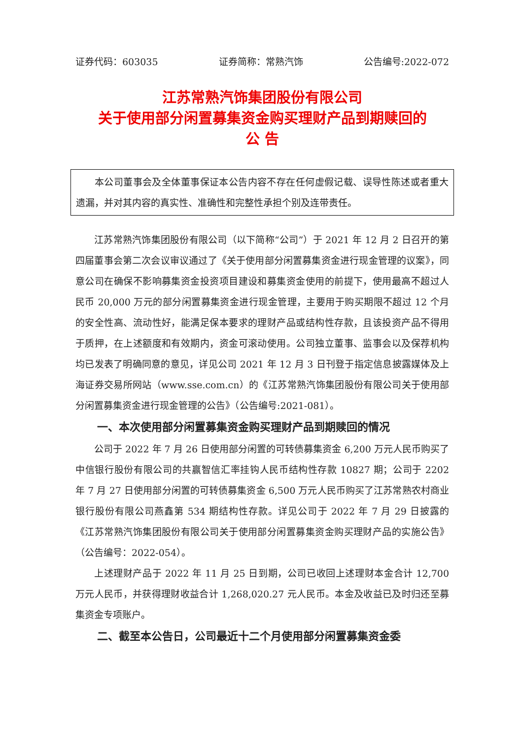证券代码：603035 证券简称：常熟汽饰 公告编号:2022-072
江苏常熟汽饰集团股份有限公司
关于使用部分闲置募集资金购买理财产品到期赎回的
公 告
本公司董事会及全体董事保证本公告内容不存在任何虚假记载、误导性陈述或者重大遗漏，并对其内容的真实性、准确性和完整性承担个别及连带责任。
江苏常熟汽饰集团股份有限公司（以下简称“公司”）于 2021 年 12 月 2 日召开的第四届董事会第二次会议审议通过了《关于使用部分闲置募集资金进行现金管理的议案》，同意公司在确保不影响募集资金投资项目建设和募集资金使用的前提下，使用最高不超过人民币 20,000 万元的部分闲置募集资金进行现金管理，主要用于购买期限不超过 12 个月的安全性高、流动性好，能满足保本要求的理财产品或结构性存款，且该投资产品不得用于质押，在上述额度和有效期内，资金可滚动使用。公司独立董事、监事会以及保荐机构均已发表了明确同意的意见，详见公司 2021 年 12 月 3 日刊登于指定信息披露媒体及上海证券交易所网站（www.sse.com.cn）的《江苏常熟汽饰集团股份有限公司关于使用部分闲置募集资金进行现金管理的公告》（公告编号:2021-081）。
一、本次使用部分闲置募集资金购买理财产品到期赎回的情况
公司于 2022 年 7 月 26 日使用部分闲置的可转债募集资金 6,200 万元人民币购买了中信银行股份有限公司的共赢智信汇率挂钩人民币结构性存款 10827 期；公司于 2202 年 7 月 27 日使用部分闲置的可转债募集资金 6,500 万元人民币购买了江苏常熟农村商业银行股份有限公司燕鑫第 534 期结构性存款。详见公司于 2022 年 7 月 29 日披露的《江苏常熟汽饰集团股份有限公司关于使用部分闲置募集资金购买理财产品的实施公告》（公告编号：2022-054）。
上述理财产品于 2022 年 11 月 25 日到期，公司已收回上述理财本金合计 12,700 万元人民币，并获得理财收益合计 1,268,020.27 元人民币。本金及收益已及时归还至募集资金专项账户。
二、截至本公告日，公司最近十二个月使用部分闲置募集资金委